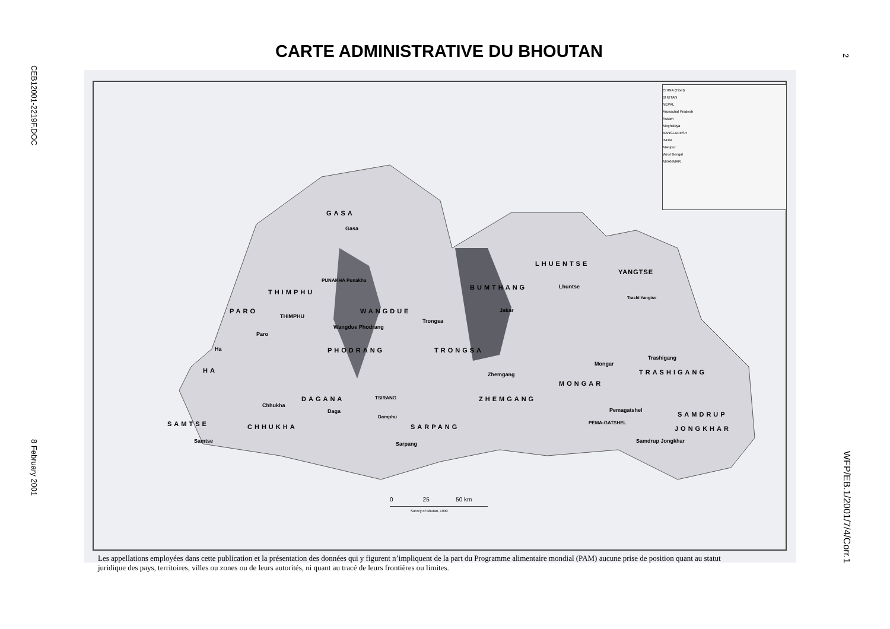CEB12001-2219F.DOC
8 February 2001
2
WFP/EB.1/2001/7/4/Corr.1
CARTE ADMINISTRATIVE DU BHOUTAN
CHINA (Tibet)
BHUTAN
NEPAL
Arunachal Pradesh
Assam
Meghalaya
BANGLADESH
INDIA
Manipur
West Bengal
MYANMAR
GASA
Gasa
LHUENTSE
YANGTSE
PUNAKHA Punakha
THIMPHU
BUMTHANG Lhuntse
Trashi Yangtse
PARO WANGDUE
THIMPHU
Trongsa
Jakar
Wangdue Phodrang
Paro
Ha PHODRANG TRONGSA
Trashigang
Mongar
HA TRASHIGANG
Zhemgang
MONGAR
DAGANA TSIRANG ZHEMGANG
Chhukha
Daga Pemagatshel
SAMDRUP
Damphu
SAMTSE CHHUKHA SARPANG
PEMA-GATSHEL
JONGKHAR
Samtse Sarpang Samdrup Jongkhar
0 25 50 km
Survey of Bhutan, 1999
Les appellations employées dans cette publication et la présentation des données qui y figurent n’impliquent de la part du Programme alimentaire mondial (PAM) aucune prise de position quant au statut juridique des pays, territoires, villes ou zones ou de leurs autorités, ni quant au tracé de leurs frontières ou limites.